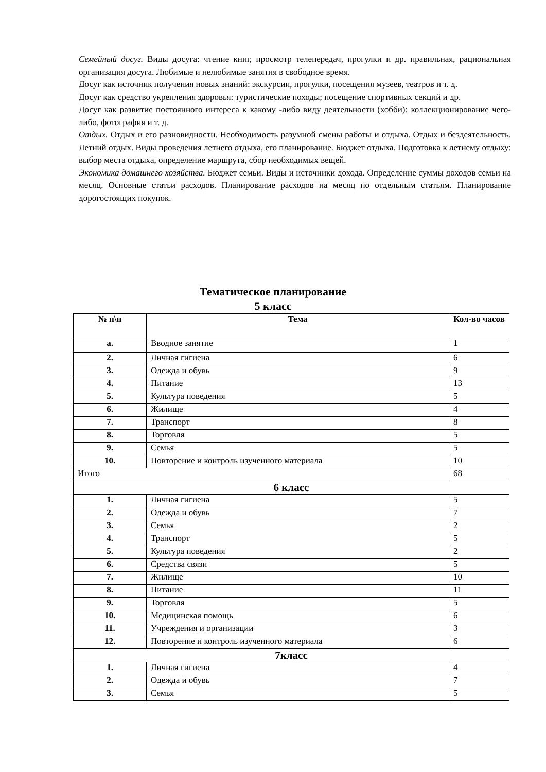Семейный досуг. Виды досуга: чтение книг, просмотр телепередач, прогулки и др. правильная, рациональная организация досуга. Любимые и нелюбимые занятия в свободное время.
Досуг как источник получения новых знаний: экскурсии, прогулки, посещения музеев, театров и т. д.
Досуг как средство укрепления здоровья: туристические походы; посещение спортивных секций и др.
Досуг как развитие постоянного интереса к какому -либо виду деятельности (хобби): коллекционирование чего-либо, фотография и т. д.
Отдых. Отдых и его разновидности. Необходимость разумной смены работы и отдыха. Отдых и бездеятельность. Летний отдых. Виды проведения летнего отдыха, его планирование. Бюджет отдыха. Подготовка к летнему отдыху: выбор места отдыха, определение маршрута, сбор необходимых вещей.
Экономика домашнего хозяйства. Бюджет семьи. Виды и источники дохода. Определение суммы доходов семьи на месяц. Основные статьи расходов. Планирование расходов на месяц по отдельным статьям. Планирование дорогостоящих покупок.
Тематическое планирование
5 класс
| № п\п | Тема | Кол-во часов |
| --- | --- | --- |
| a. | Вводное занятие | 1 |
| 2. | Личная гигиена | 6 |
| 3. | Одежда и обувь | 9 |
| 4. | Питание | 13 |
| 5. | Культура поведения | 5 |
| 6. | Жилище | 4 |
| 7. | Транспорт | 8 |
| 8. | Торговля | 5 |
| 9. | Семья | 5 |
| 10. | Повторение и контроль изученного материала | 10 |
| Итого | | 68 |
| 6 класс | | |
| 1. | Личная гигиена | 5 |
| 2. | Одежда и обувь | 7 |
| 3. | Семья | 2 |
| 4. | Транспорт | 5 |
| 5. | Культура поведения | 2 |
| 6. | Средства связи | 5 |
| 7. | Жилище | 10 |
| 8. | Питание | 11 |
| 9. | Торговля | 5 |
| 10. | Медицинская помощь | 6 |
| 11. | Учреждения и организации | 3 |
| 12. | Повторение и контроль изученного материала | 6 |
| 7класс | | |
| 1. | Личная гигиена | 4 |
| 2. | Одежда и обувь | 7 |
| 3. | Семья | 5 |